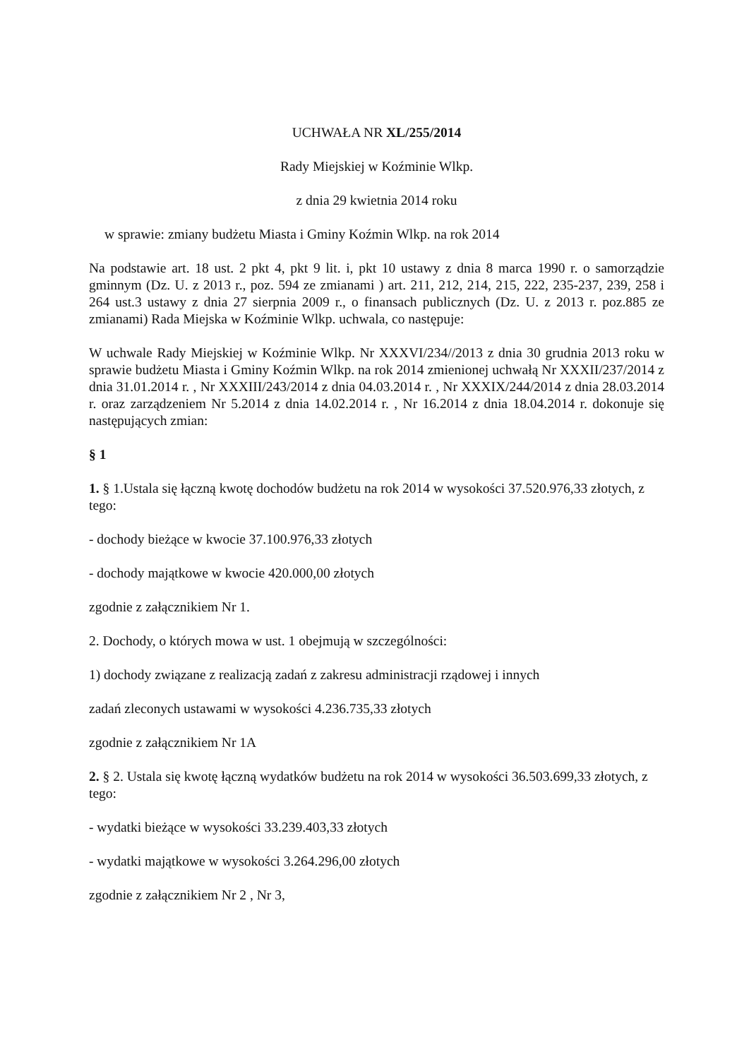UCHWAŁA NR XL/255/2014
Rady Miejskiej w Koźminie Wlkp.
z dnia 29 kwietnia 2014 roku
w sprawie: zmiany budżetu Miasta i Gminy Koźmin Wlkp. na rok 2014
Na podstawie art. 18 ust. 2 pkt 4, pkt 9 lit. i, pkt 10 ustawy z dnia 8 marca 1990 r. o samorządzie gminnym (Dz. U. z 2013 r., poz. 594 ze zmianami ) art. 211, 212, 214, 215, 222, 235-237, 239, 258 i 264 ust.3 ustawy z dnia 27 sierpnia 2009 r., o finansach publicznych (Dz. U. z 2013 r. poz.885 ze zmianami) Rada Miejska w Koźminie Wlkp. uchwala, co następuje:
W uchwale Rady Miejskiej w Koźminie Wlkp. Nr XXXVI/234//2013 z dnia 30 grudnia 2013 roku w sprawie budżetu Miasta i Gminy Koźmin Wlkp. na rok 2014 zmienionej uchwałą Nr XXXII/237/2014 z dnia 31.01.2014 r. , Nr XXXIII/243/2014 z dnia 04.03.2014 r. , Nr XXXIX/244/2014 z dnia 28.03.2014 r. oraz zarządzeniem Nr 5.2014 z dnia 14.02.2014 r. , Nr 16.2014 z dnia 18.04.2014 r. dokonuje się następujących zmian:
§ 1
1. § 1.Ustala się łączną kwotę dochodów budżetu na rok 2014 w wysokości 37.520.976,33 złotych, z tego:
- dochody bieżące w kwocie 37.100.976,33 złotych
- dochody majątkowe w kwocie 420.000,00 złotych
zgodnie z załącznikiem Nr 1.
2. Dochody, o których mowa w ust. 1 obejmują w szczególności:
1) dochody związane z realizacją zadań z zakresu administracji rządowej i innych
zadań zleconych ustawami w wysokości 4.236.735,33 złotych
zgodnie z załącznikiem Nr 1A
2. § 2. Ustala się kwotę łączną wydatków budżetu na rok 2014 w wysokości 36.503.699,33 złotych, z tego:
- wydatki bieżące w wysokości 33.239.403,33 złotych
- wydatki majątkowe w wysokości 3.264.296,00 złotych
zgodnie z załącznikiem Nr 2 , Nr 3,